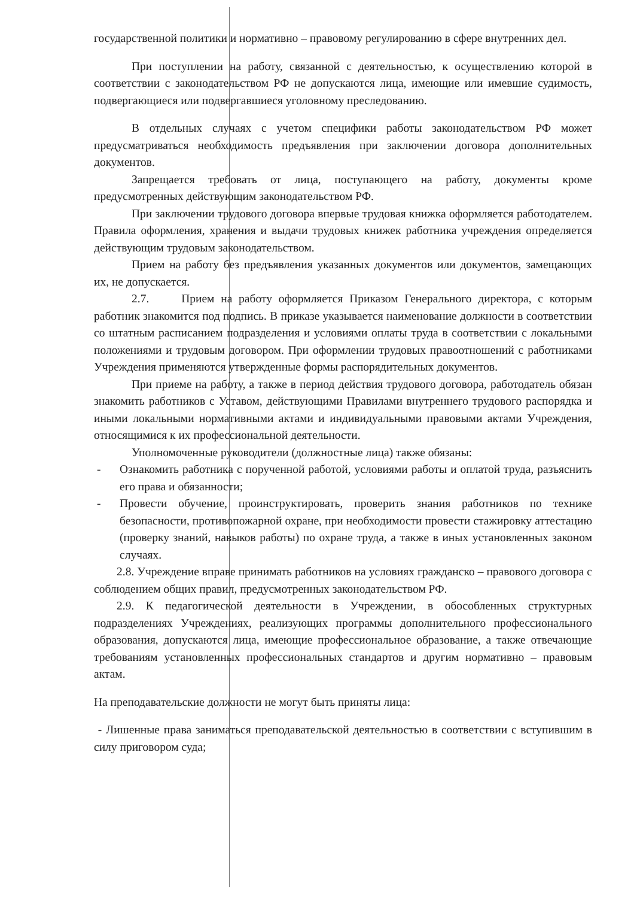государственной политики и нормативно – правовому регулированию в сфере внутренних дел.
При поступлении на работу, связанной с деятельностью, к осуществлению которой в соответствии с законодательством РФ не допускаются лица, имеющие или имевшие судимость, подвергающиеся или подвергавшиеся уголовному преследованию.
В отдельных случаях с учетом специфики работы законодательством РФ может предусматриваться необходимость предъявления при заключении договора дополнительных документов.
Запрещается требовать от лица, поступающего на работу, документы кроме предусмотренных действующим законодательством РФ.
При заключении трудового договора впервые трудовая книжка оформляется работодателем. Правила оформления, хранения и выдачи трудовых книжек работника учреждения определяется действующим трудовым законодательством.
Прием на работу без предъявления указанных документов или документов, замещающих их, не допускается.
2.7. Прием на работу оформляется Приказом Генерального директора, с которым работник знакомится под подпись. В приказе указывается наименование должности в соответствии со штатным расписанием подразделения и условиями оплаты труда в соответствии с локальными положениями и трудовым договором. При оформлении трудовых правоотношений с работниками Учреждения применяются утвержденные формы распорядительных документов.
При приеме на работу, а также в период действия трудового договора, работодатель обязан знакомить работников с Уставом, действующими Правилами внутреннего трудового распорядка и иными локальными нормативными актами и индивидуальными правовыми актами Учреждения, относящимися к их профессиональной деятельности.
Уполномоченные руководители (должностные лица) также обязаны:
- Ознакомить работника с порученной работой, условиями работы и оплатой труда, разъяснить его права и обязанности;
- Провести обучение, проинструктировать, проверить знания работников по технике безопасности, противопожарной охране, при необходимости провести стажировку аттестацию (проверку знаний, навыков работы) по охране труда, а также в иных установленных законом случаях.
2.8. Учреждение вправе принимать работников на условиях гражданско – правового договора с соблюдением общих правил, предусмотренных законодательством РФ.
2.9. К педагогической деятельности в Учреждении, в обособленных структурных подразделениях Учреждениях, реализующих программы дополнительного профессионального образования, допускаются лица, имеющие профессиональное образование, а также отвечающие требованиям установленных профессиональных стандартов и другим нормативно – правовым актам.
На преподавательские должности не могут быть приняты лица:
- Лишенные права заниматься преподавательской деятельностью в соответствии с вступившим в силу приговором суда;